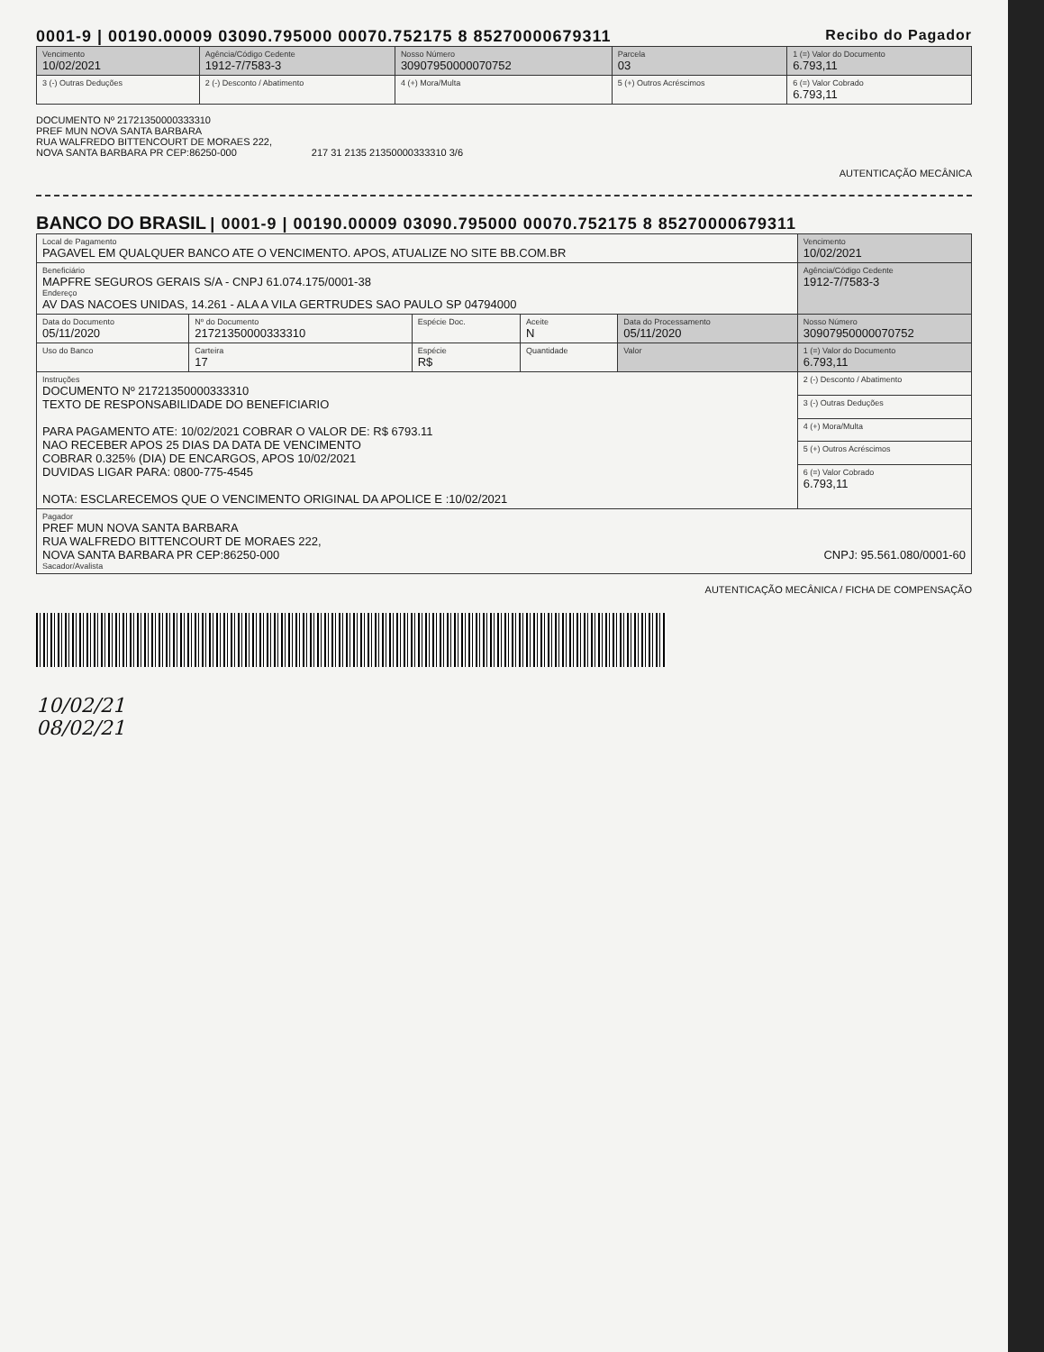0001-9 | 00190.00009 03090.795000 00070.752175 8 85270000679311 Recibo do Pagador
| Vencimento 10/02/2021 | Agência/Código Cedente 1912-7/7583-3 | Nosso Número 30907950000070752 | Parcela 03 | 1 (=) Valor do Documento 6.793,11 |
| 3 (-) Outras Deduções | 2 (-) Desconto / Abatimento | 4 (+) Mora/Multa | 5 (+) Outros Acréscimos | 6 (=) Valor Cobrado 6.793,11 |
DOCUMENTO Nº 21721350000333310
PREF MUN NOVA SANTA BARBARA
RUA WALFREDO BITTENCOURT DE MORAES 222,
NOVA SANTA BARBARA PR CEP:86250-000 217 31 2135 21350000333310 3/6
AUTENTICAÇÃO MECÂNICA
BANCO DO BRASIL | 0001-9 | 00190.00009 03090.795000 00070.752175 8 85270000679311
| Local de Pagamento PAGAVEL EM QUALQUER BANCO ATE O VENCIMENTO. APOS, ATUALIZE NO SITE BB.COM.BR | | | | | Vencimento 10/02/2021 |
| Beneficiário MAPFRE SEGUROS GERAIS S/A - CNPJ 61.074.175/0001-38 Endereço AV DAS NACOES UNIDAS, 14.261 - ALA A VILA GERTRUDES SAO PAULO SP 04794000 | | | | | Agência/Código Cedente 1912-7/7583-3 |
| Data do Documento 05/11/2020 | Nº do Documento 21721350000333310 | Espécie Doc. | Aceite N | Data do Processamento 05/11/2020 | Nosso Número 30907950000070752 |
| Uso do Banco | Carteira 17 | Espécie R$ | Quantidade | Valor | 1 (=) Valor do Documento 6.793,11 |
| Instruções DOCUMENTO Nº 21721350000333310 TEXTO DE RESPONSABILIDADE DO BENEFICIARIO PARA PAGAMENTO ATE: 10/02/2021 COBRAR O VALOR DE: R$ 6793.11 NAO RECEBER APOS 25 DIAS DA DATA DE VENCIMENTO COBRAR 0.325% (DIA) DE ENCARGOS, APOS 10/02/2021 DUVIDAS LIGAR PARA: 0800-775-4545 NOTA: ESCLARECEMOS QUE O VENCIMENTO ORIGINAL DA APOLICE E :10/02/2021 | | | | | 2 (-) Desconto / Abatimento |
| | | | | | 3 (-) Outras Deduções |
| | | | | | 4 (+) Mora/Multa |
| | | | | | 5 (+) Outros Acréscimos |
| | | | | | 6 (=) Valor Cobrado 6.793,11 |
| Pagador PREF MUN NOVA SANTA BARBARA RUA WALFREDO BITTENCOURT DE MORAES 222, NOVA SANTA BARBARA PR CEP:86250-000 CNPJ: 95.561.080/0001-60 Sacador/Avalista | | | | | |
AUTENTICAÇÃO MECÂNICA / FICHA DE COMPENSAÇÃO
10/02/21
08/02/21